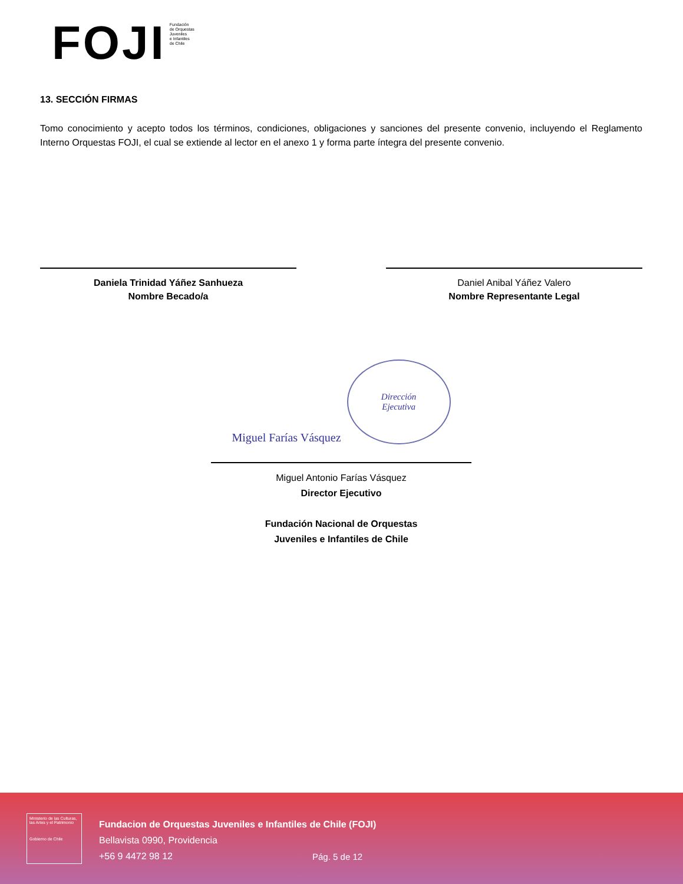FOJI
Fundación
de Orquestas
Juveniles
e Infantiles
de Chile
13. SECCIÓN FIRMAS
Tomo conocimiento y acepto todos los términos, condiciones, obligaciones y sanciones del presente convenio, incluyendo el Reglamento Interno Orquestas FOJI, el cual se extiende al lector en el anexo 1 y forma parte íntegra del presente convenio.
Daniela Trinidad Yáñez Sanhueza
Nombre Becado/a
Daniel Anibal Yáñez Valero
Nombre Representante Legal
Miguel Farías Vásquez
Dirección
Ejecutiva
Miguel Antonio Farías Vásquez
Director Ejecutivo
Fundación Nacional de Orquestas
Juveniles e Infantiles de Chile
Ministerio de las Culturas, las Artes y el Patrimonio
Gobierno de Chile
Fundacion de Orquestas Juveniles e Infantiles de Chile (FOJI)
Bellavista 0990, Providencia
+56 9 4472 98 12
Pág. 5 de 12